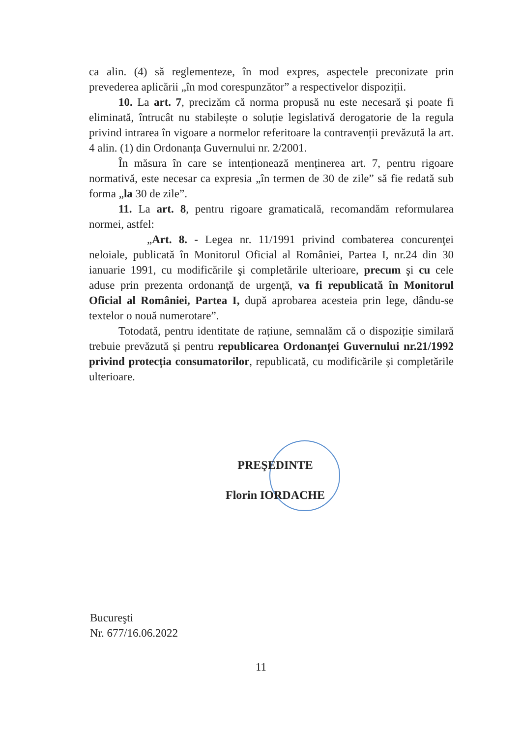ca alin. (4) să reglementeze, în mod expres, aspectele preconizate prin prevederea aplicării „în mod corespunzător” a respectivelor dispoziții.
10. La art. 7, precizăm că norma propusă nu este necesară și poate fi eliminată, întrucât nu stabilește o soluție legislativă derogatorie de la regula privind intrarea în vigoare a normelor referitoare la contravenții prevăzută la art. 4 alin. (1) din Ordonanța Guvernului nr. 2/2001.
În măsura în care se intenționează menținerea art. 7, pentru rigoare normativă, este necesar ca expresia „în termen de 30 de zile” să fie redată sub forma „la 30 de zile”.
11. La art. 8, pentru rigoare gramaticală, recomandăm reformularea normei, astfel:
„Art. 8. - Legea nr. 11/1991 privind combaterea concurenţei neloiale, publicată în Monitorul Oficial al României, Partea I, nr.24 din 30 ianuarie 1991, cu modificările şi completările ulterioare, precum şi cu cele aduse prin prezenta ordonanţă de urgenţă, va fi republicată în Monitorul Oficial al României, Partea I, după aprobarea acesteia prin lege, dându-se textelor o nouă numerotare”.
Totodată, pentru identitate de rațiune, semnalăm că o dispoziție similară trebuie prevăzută și pentru republicarea Ordonanței Guvernului nr.21/1992 privind protecția consumatorilor, republicată, cu modificările și completările ulterioare.
PREŞEDINTE
Florin IORDACHE
Bucureşti
Nr. 677/16.06.2022
11